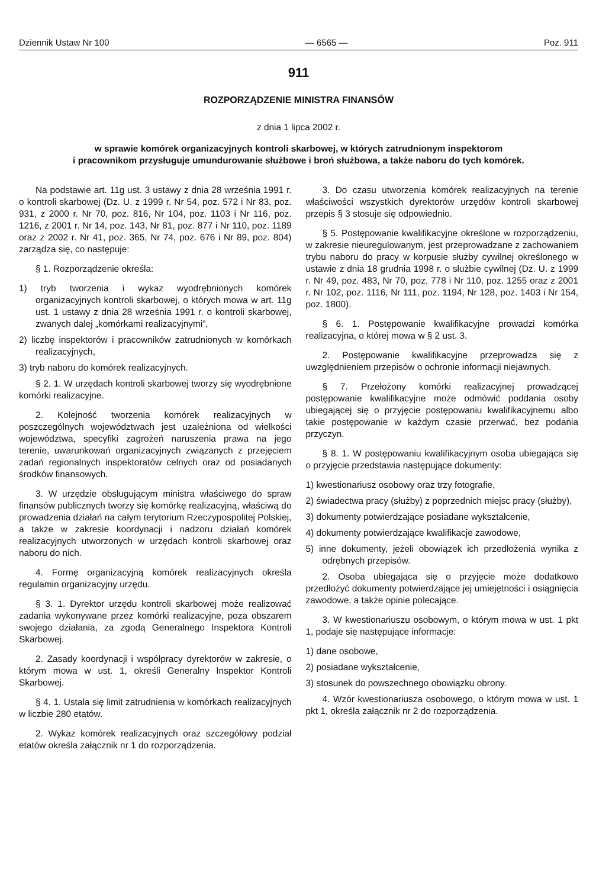Dziennik Ustaw Nr 100 — 6565 — Poz. 911
911
ROZPORZĄDZENIE MINISTRA FINANSÓW
z dnia 1 lipca 2002 r.
w sprawie komórek organizacyjnych kontroli skarbowej, w których zatrudnionym inspektorom
i pracownikom przysługuje umundurowanie służbowe i broń służbowa, a także naboru do tych komórek.
Na podstawie art. 11g ust. 3 ustawy z dnia 28 września 1991 r. o kontroli skarbowej (Dz. U. z 1999 r. Nr 54, poz. 572 i Nr 83, poz. 931, z 2000 r. Nr 70, poz. 816, Nr 104, poz. 1103 i Nr 116, poz. 1216, z 2001 r. Nr 14, poz. 143, Nr 81, poz. 877 i Nr 110, poz. 1189 oraz z 2002 r. Nr 41, poz. 365, Nr 74, poz. 676 i Nr 89, poz. 804) zarządza się, co następuje:
§ 1. Rozporządzenie określa:
1) tryb tworzenia i wykaz wyodrębnionych komórek organizacyjnych kontroli skarbowej, o których mowa w art. 11g ust. 1 ustawy z dnia 28 września 1991 r. o kontroli skarbowej, zwanych dalej „komórkami realizacyjnymi”,
2) liczbę inspektorów i pracowników zatrudnionych w komórkach realizacyjnych,
3) tryb naboru do komórek realizacyjnych.
§ 2. 1. W urzędach kontroli skarbowej tworzy się wyodrębnione komórki realizacyjne.
2. Kolejność tworzenia komórek realizacyjnych w poszczególnych województwach jest uzależniona od wielkości województwa, specyfiki zagrożeń naruszenia prawa na jego terenie, uwarunkowań organizacyjnych związanych z przejęciem zadań regionalnych inspektoratów celnych oraz od posiadanych środków finansowych.
3. W urzędzie obsługującym ministra właściwego do spraw finansów publicznych tworzy się komórkę realizacyjną, właściwą do prowadzenia działań na całym terytorium Rzeczypospolitej Polskiej, a także w zakresie koordynacji i nadzoru działań komórek realizacyjnych utworzonych w urzędach kontroli skarbowej oraz naboru do nich.
4. Formę organizacyjną komórek realizacyjnych określa regulamin organizacyjny urzędu.
§ 3. 1. Dyrektor urzędu kontroli skarbowej może realizować zadania wykonywane przez komórki realizacyjne, poza obszarem swojego działania, za zgodą Generalnego Inspektora Kontroli Skarbowej.
2. Zasady koordynacji i współpracy dyrektorów w zakresie, o którym mowa w ust. 1, określi Generalny Inspektor Kontroli Skarbowej.
§ 4. 1. Ustala się limit zatrudnienia w komórkach realizacyjnych w liczbie 280 etatów.
2. Wykaz komórek realizacyjnych oraz szczegółowy podział etatów określa załącznik nr 1 do rozporządzenia.
3. Do czasu utworzenia komórek realizacyjnych na terenie właściwości wszystkich dyrektorów urzędów kontroli skarbowej przepis § 3 stosuje się odpowiednio.
§ 5. Postępowanie kwalifikacyjne określone w rozporządzeniu, w zakresie nieuregulowanym, jest przeprowadzane z zachowaniem trybu naboru do pracy w korpusie służby cywilnej określonego w ustawie z dnia 18 grudnia 1998 r. o służbie cywilnej (Dz. U. z 1999 r. Nr 49, poz. 483, Nr 70, poz. 778 i Nr 110, poz. 1255 oraz z 2001 r. Nr 102, poz. 1116, Nr 111, poz. 1194, Nr 128, poz. 1403 i Nr 154, poz. 1800).
§ 6. 1. Postępowanie kwalifikacyjne prowadzi komórka realizacyjna, o której mowa w § 2 ust. 3.
2. Postępowanie kwalifikacyjne przeprowadza się z uwzględnieniem przepisów o ochronie informacji niejawnych.
§ 7. Przełożony komórki realizacyjnej prowadzącej postępowanie kwalifikacyjne może odmówić poddania osoby ubiegającej się o przyjęcie postępowaniu kwalifikacyjnemu albo takie postępowanie w każdym czasie przerwać, bez podania przyczyn.
§ 8. 1. W postępowaniu kwalifikacyjnym osoba ubiegająca się o przyjęcie przedstawia następujące dokumenty:
1) kwestionariusz osobowy oraz trzy fotografie,
2) świadectwa pracy (służby) z poprzednich miejsc pracy (służby),
3) dokumenty potwierdzające posiadane wykształcenie,
4) dokumenty potwierdzające kwalifikacje zawodowe,
5) inne dokumenty, jeżeli obowiązek ich przedłożenia wynika z odrębnych przepisów.
2. Osoba ubiegająca się o przyjęcie może dodatkowo przedłożyć dokumenty potwierdzające jej umiejętności i osiągnięcia zawodowe, a także opinie polecające.
3. W kwestionariuszu osobowym, o którym mowa w ust. 1 pkt 1, podaje się następujące informacje:
1) dane osobowe,
2) posiadane wykształcenie,
3) stosunek do powszechnego obowiązku obrony.
4. Wzór kwestionariusza osobowego, o którym mowa w ust. 1 pkt 1, określa załącznik nr 2 do rozporządzenia.